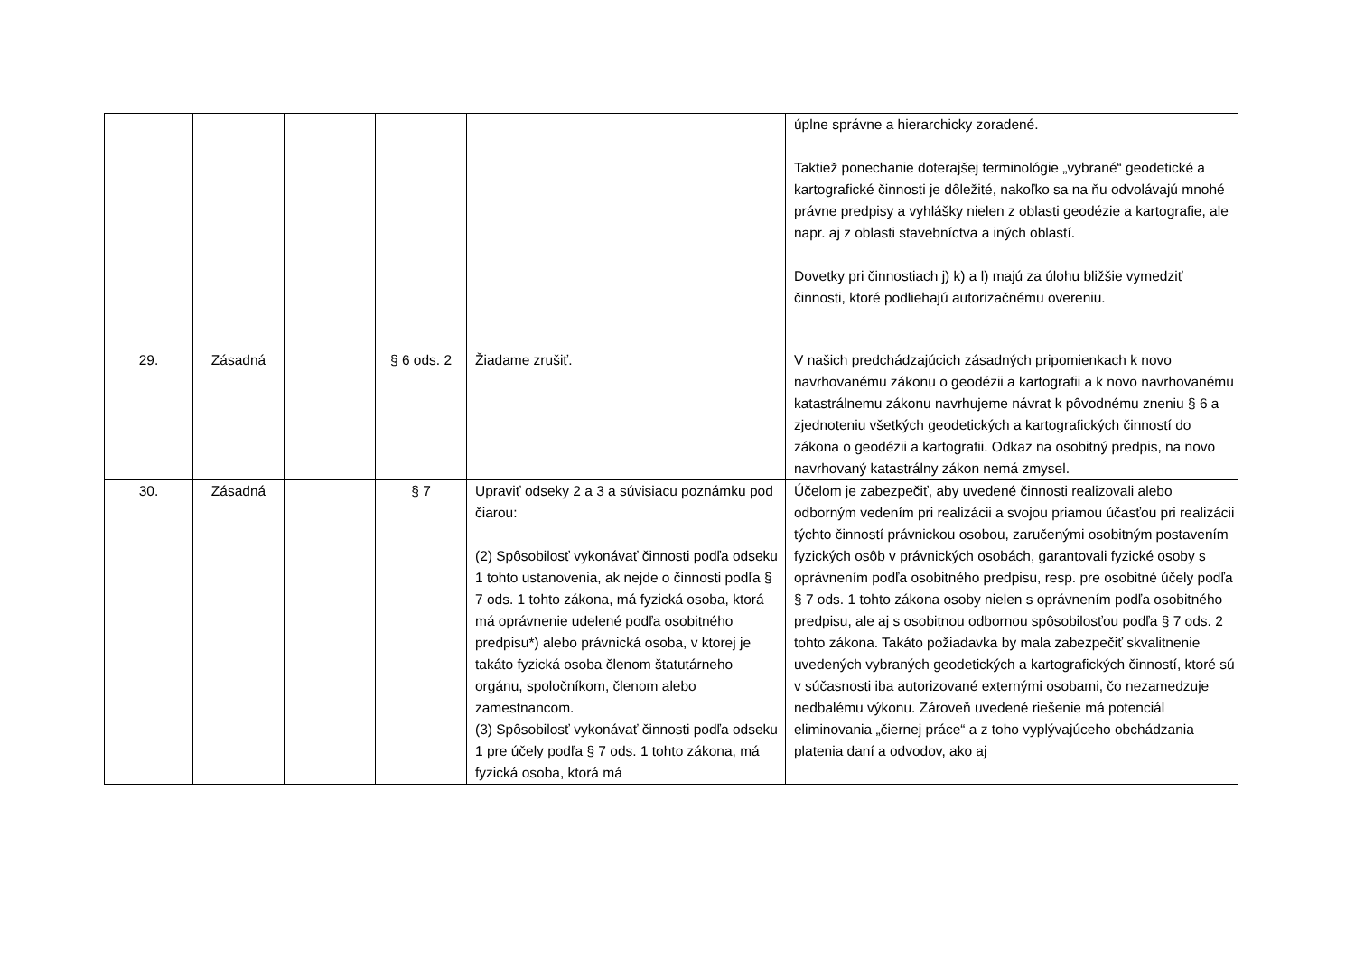| | | | | | úplne správne a hierarchicky zoradené. Taktiež ponechanie doterajšej terminológie „vybrané“ geodetické a kartografické činnosti je dôležité, nakoľko sa na ňu odvolávajú mnohé právne predpisy a vyhlášky nielen z oblasti geodézie a kartografie, ale napr. aj z oblasti stavebníctva a iných oblastí. Dovetky pri činnostiach j) k) a l) majú za úlohu bližšie vymedziť činnosti, ktoré podliehajú autorizačnému overeniu. |
| 29. | Zásadná | | § 6 ods. 2 | Žiadame zrušiť. | V našich predchádzajúcich zásadných pripomienkach k novo navrhovanému zákonu o geodézii a kartografii a k novo navrhovanému katastrálnemu zákonu navrhujeme návrat k pôvodnému zneniu § 6 a zjednoteniu všetkých geodetických a kartografických činností do zákona o geodézii a kartografii. Odkaz na osobitný predpis, na novo navrhovaný katastrálny zákon nemá zmysel. |
| 30. | Zásadná | | § 7 | Upraviť odseky 2 a 3 a súvisiacu poznámku pod čiarou: (2) Spôsobilosť vykonávať činnosti podľa odseku 1 tohto ustanovenia, ak nejde o činnosti podľa § 7 ods. 1 tohto zákona, má fyzická osoba, ktorá má oprávnenie udelené podľa osobitného predpisu*) alebo právnická osoba, v ktorej je takáto fyzická osoba členom štatutárneho orgánu, spoločníkom, členom alebo zamestnancom. (3) Spôsobilosť vykonávať činnosti podľa odseku 1 pre účely podľa § 7 ods. 1 tohto zákona, má fyzická osoba, ktorá má | Účelom je zabezpečiť, aby uvedené činnosti realizovali alebo odborným vedením pri realizácii a svojou priamou účasťou pri realizácii týchto činností právnickou osobou, zaručenými osobitným postavením fyzických osôb v právnických osobách, garantovali fyzické osoby s oprávnením podľa osobitného predpisu, resp. pre osobitné účely podľa § 7 ods. 1 tohto zákona osoby nielen s oprávnením podľa osobitného predpisu, ale aj s osobitnou odbornou spôsobilosťou podľa § 7 ods. 2 tohto zákona. Takáto požiadavka by mala zabezpečiť skvalitnenie uvedených vybraných geodetických a kartografických činností, ktoré sú v súčasnosti iba autorizované externými osobami, čo nezamedzuje nedbalému výkonu. Zároveň uvedené riešenie má potenciál eliminovania „čiernej práce“ a z toho vyplývajúceho obchádzania platenia daní a odvodov, ako aj |